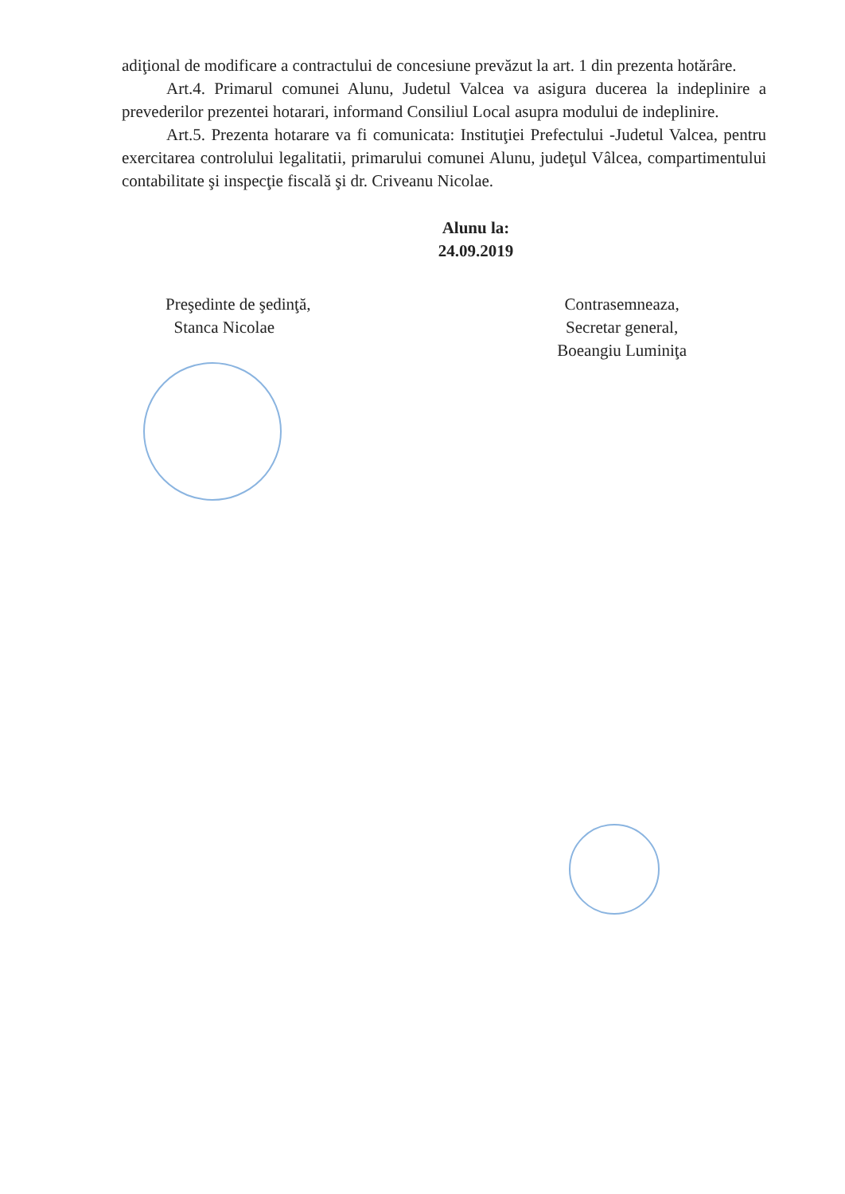adiţional de modificare a contractului de concesiune prevăzut la art. 1 din prezenta hotărâre.
Art.4. Primarul comunei Alunu, Judetul Valcea va asigura ducerea la indeplinire a prevederilor prezentei hotarari, informand Consiliul Local asupra modului de indeplinire.
Art.5. Prezenta hotarare va fi comunicata: Instituţiei Prefectului -Judetul Valcea, pentru exercitarea controlului legalitatii, primarului comunei Alunu, judeţul Vâlcea, compartimentului contabilitate şi inspecţie fiscală şi dr. Criveanu Nicolae.
Alunu la:
24.09.2019
Preşedinte de şedinţă,
Stanca Nicolae
Contrasemneaza,
Secretar general,
Boeangiu Luminiţa